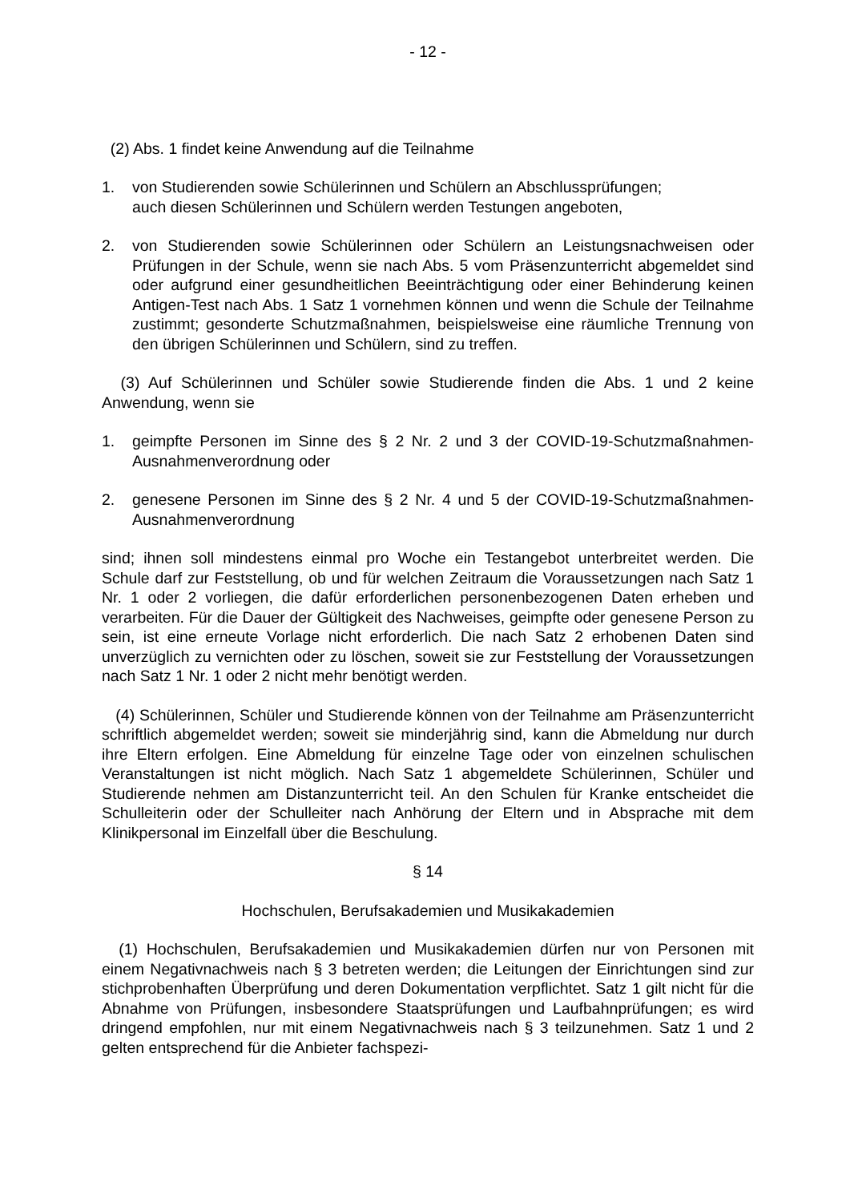- 12 -
(2) Abs. 1 findet keine Anwendung auf die Teilnahme
1. von Studierenden sowie Schülerinnen und Schülern an Abschlussprüfungen;
auch diesen Schülerinnen und Schülern werden Testungen angeboten,
2. von Studierenden sowie Schülerinnen oder Schülern an Leistungsnachweisen oder Prüfungen in der Schule, wenn sie nach Abs. 5 vom Präsenzunterricht abgemeldet sind oder aufgrund einer gesundheitlichen Beeinträchtigung oder einer Behinderung keinen Antigen-Test nach Abs. 1 Satz 1 vornehmen können und wenn die Schule der Teilnahme zustimmt; gesonderte Schutzmaßnahmen, beispielsweise eine räumliche Trennung von den übrigen Schülerinnen und Schülern, sind zu treffen.
(3) Auf Schülerinnen und Schüler sowie Studierende finden die Abs. 1 und 2 keine Anwendung, wenn sie
1. geimpfte Personen im Sinne des § 2 Nr. 2 und 3 der COVID-19-Schutzmaßnahmen-Ausnahmenverordnung oder
2. genesene Personen im Sinne des § 2 Nr. 4 und 5 der COVID-19-Schutzmaßnahmen-Ausnahmenverordnung
sind; ihnen soll mindestens einmal pro Woche ein Testangebot unterbreitet werden. Die Schule darf zur Feststellung, ob und für welchen Zeitraum die Voraussetzungen nach Satz 1 Nr. 1 oder 2 vorliegen, die dafür erforderlichen personenbezogenen Daten erheben und verarbeiten. Für die Dauer der Gültigkeit des Nachweises, geimpfte oder genesene Person zu sein, ist eine erneute Vorlage nicht erforderlich. Die nach Satz 2 erhobenen Daten sind unverzüglich zu vernichten oder zu löschen, soweit sie zur Feststellung der Voraussetzungen nach Satz 1 Nr. 1 oder 2 nicht mehr benötigt werden.
(4) Schülerinnen, Schüler und Studierende können von der Teilnahme am Präsenzunterricht schriftlich abgemeldet werden; soweit sie minderjährig sind, kann die Abmeldung nur durch ihre Eltern erfolgen. Eine Abmeldung für einzelne Tage oder von einzelnen schulischen Veranstaltungen ist nicht möglich. Nach Satz 1 abgemeldete Schülerinnen, Schüler und Studierende nehmen am Distanzunterricht teil. An den Schulen für Kranke entscheidet die Schulleiterin oder der Schulleiter nach Anhörung der Eltern und in Absprache mit dem Klinikpersonal im Einzelfall über die Beschulung.
§ 14
Hochschulen, Berufsakademien und Musikakademien
(1) Hochschulen, Berufsakademien und Musikakademien dürfen nur von Personen mit einem Negativnachweis nach § 3 betreten werden; die Leitungen der Einrichtungen sind zur stichprobenhaften Überprüfung und deren Dokumentation verpflichtet. Satz 1 gilt nicht für die Abnahme von Prüfungen, insbesondere Staatsprüfungen und Laufbahnprüfungen; es wird dringend empfohlen, nur mit einem Negativnachweis nach § 3 teilzunehmen. Satz 1 und 2 gelten entsprechend für die Anbieter fachspezi-